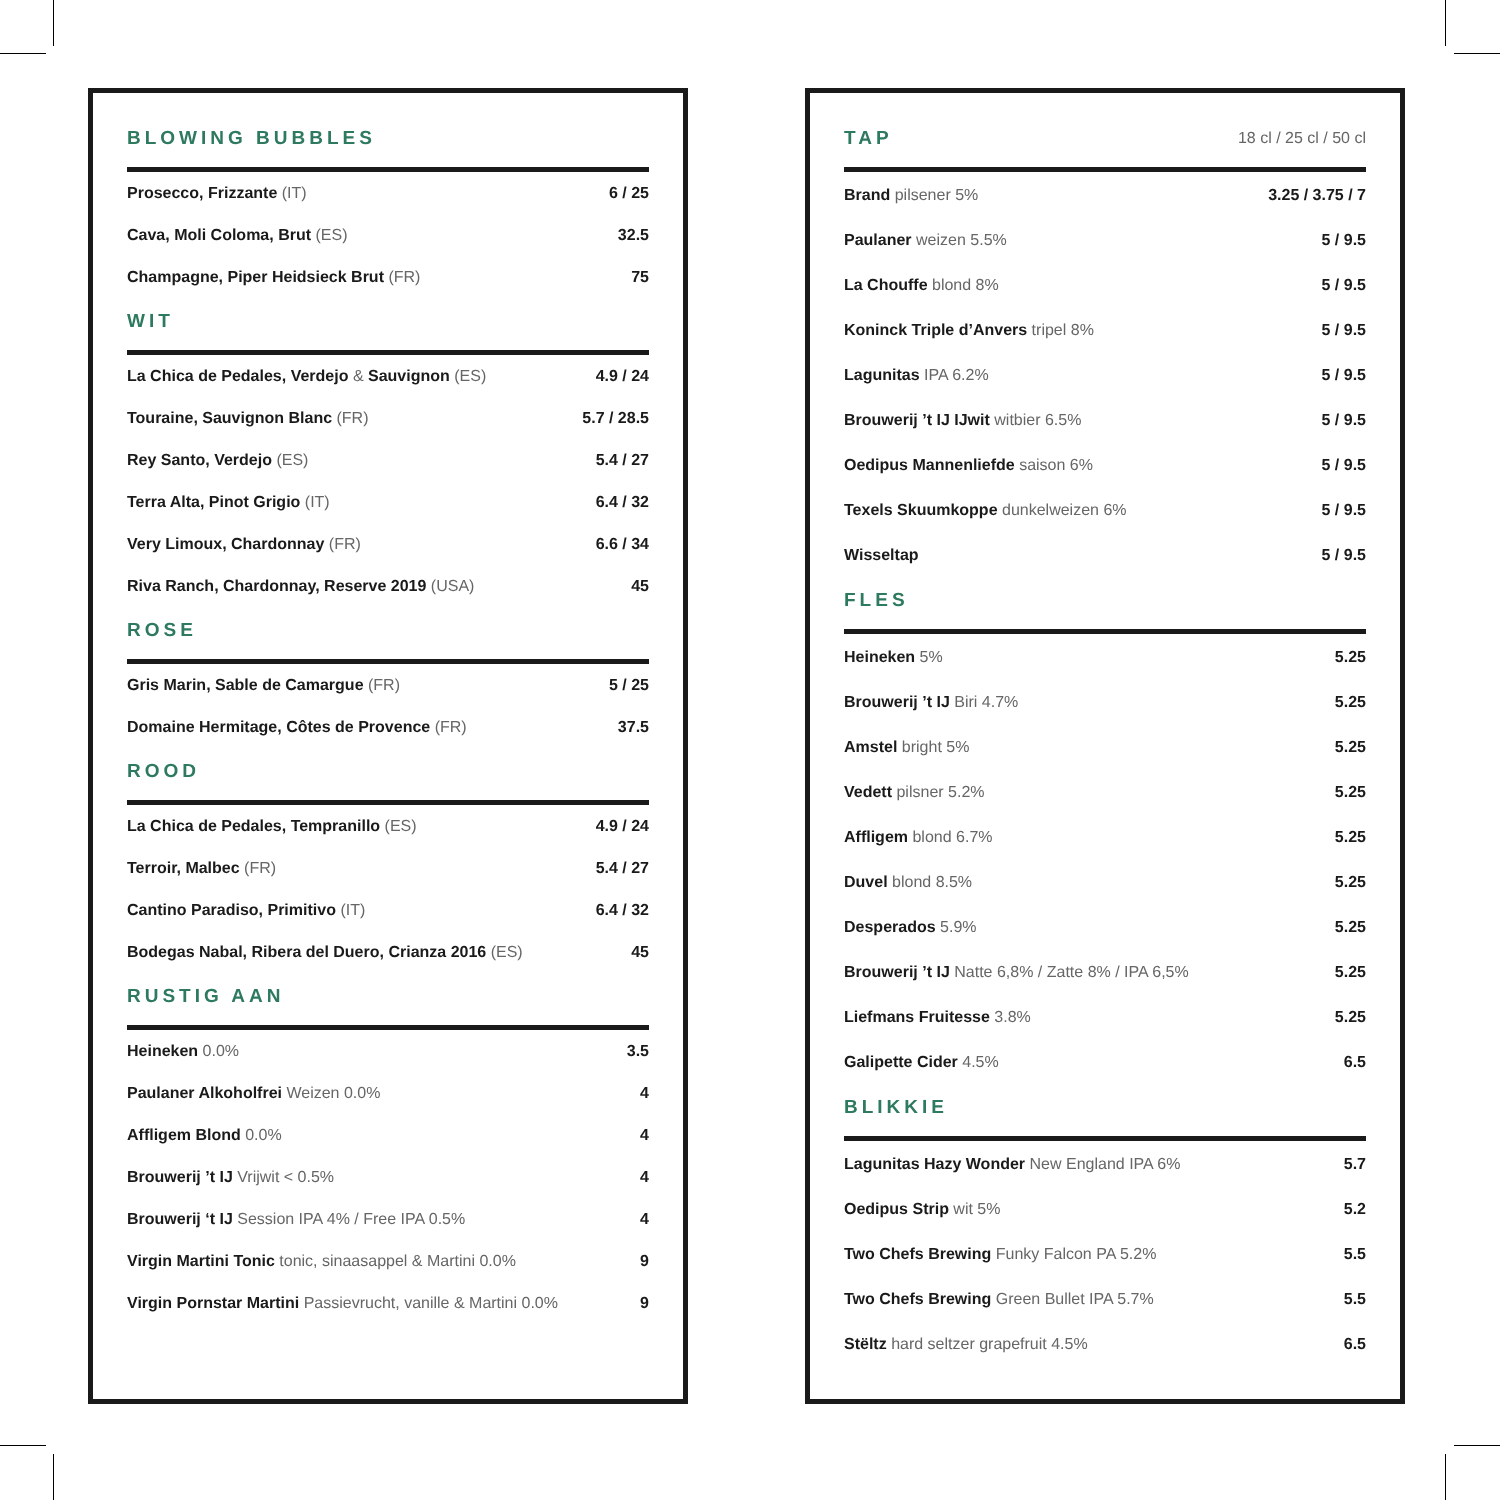BLOWING BUBBLES
| Prosecco, Frizzante (IT) | 6 / 25 |
| Cava, Moli Coloma, Brut (ES) | 32.5 |
| Champagne, Piper Heidsieck Brut (FR) | 75 |
WIT
| La Chica de Pedales, Verdejo & Sauvignon (ES) | 4.9 / 24 |
| Touraine, Sauvignon Blanc (FR) | 5.7 / 28.5 |
| Rey Santo, Verdejo (ES) | 5.4 / 27 |
| Terra Alta, Pinot Grigio (IT) | 6.4 / 32 |
| Very Limoux, Chardonnay (FR) | 6.6 / 34 |
| Riva Ranch, Chardonnay, Reserve 2019 (USA) | 45 |
ROSE
| Gris Marin, Sable de Camargue (FR) | 5 / 25 |
| Domaine Hermitage, Côtes de Provence (FR) | 37.5 |
ROOD
| La Chica de Pedales, Tempranillo (ES) | 4.9 / 24 |
| Terroir, Malbec (FR) | 5.4 / 27 |
| Cantino Paradiso, Primitivo (IT) | 6.4 / 32 |
| Bodegas Nabal, Ribera del Duero, Crianza 2016 (ES) | 45 |
RUSTIG AAN
| Heineken 0.0% | 3.5 |
| Paulaner Alkoholfrei Weizen 0.0% | 4 |
| Affligem Blond 0.0% | 4 |
| Brouwerij ’t IJ Vrijwit < 0.5% | 4 |
| Brouwerij ‘t IJ Session IPA 4% / Free IPA 0.5% | 4 |
| Virgin Martini Tonic tonic, sinaasappel & Martini 0.0% | 9 |
| Virgin Pornstar Martini Passievrucht, vanille & Martini 0.0% | 9 |
TAP 18 cl / 25 cl / 50 cl
| Brand pilsener 5% | 3.25 / 3.75 / 7 |
| Paulaner weizen 5.5% | 5 / 9.5 |
| La Chouffe blond 8% | 5 / 9.5 |
| Koninck Triple d’Anvers tripel 8% | 5 / 9.5 |
| Lagunitas IPA 6.2% | 5 / 9.5 |
| Brouwerij ’t IJ IJwit witbier 6.5% | 5 / 9.5 |
| Oedipus Mannenliefde saison 6% | 5 / 9.5 |
| Texels Skuumkoppe dunkelweizen 6% | 5 / 9.5 |
| Wisseltap | 5 / 9.5 |
FLES
| Heineken 5% | 5.25 |
| Brouwerij ’t IJ Biri 4.7% | 5.25 |
| Amstel bright 5% | 5.25 |
| Vedett pilsner 5.2% | 5.25 |
| Affligem blond 6.7% | 5.25 |
| Duvel blond 8.5% | 5.25 |
| Desperados 5.9% | 5.25 |
| Brouwerij ’t IJ Natte 6,8% / Zatte 8% / IPA 6,5% | 5.25 |
| Liefmans Fruitesse 3.8% | 5.25 |
| Galipette Cider 4.5% | 6.5 |
BLIKKIE
| Lagunitas Hazy Wonder New England IPA 6% | 5.7 |
| Oedipus Strip wit 5% | 5.2 |
| Two Chefs Brewing Funky Falcon PA 5.2% | 5.5 |
| Two Chefs Brewing Green Bullet IPA 5.7% | 5.5 |
| Stëltz hard seltzer grapefruit 4.5% | 6.5 |